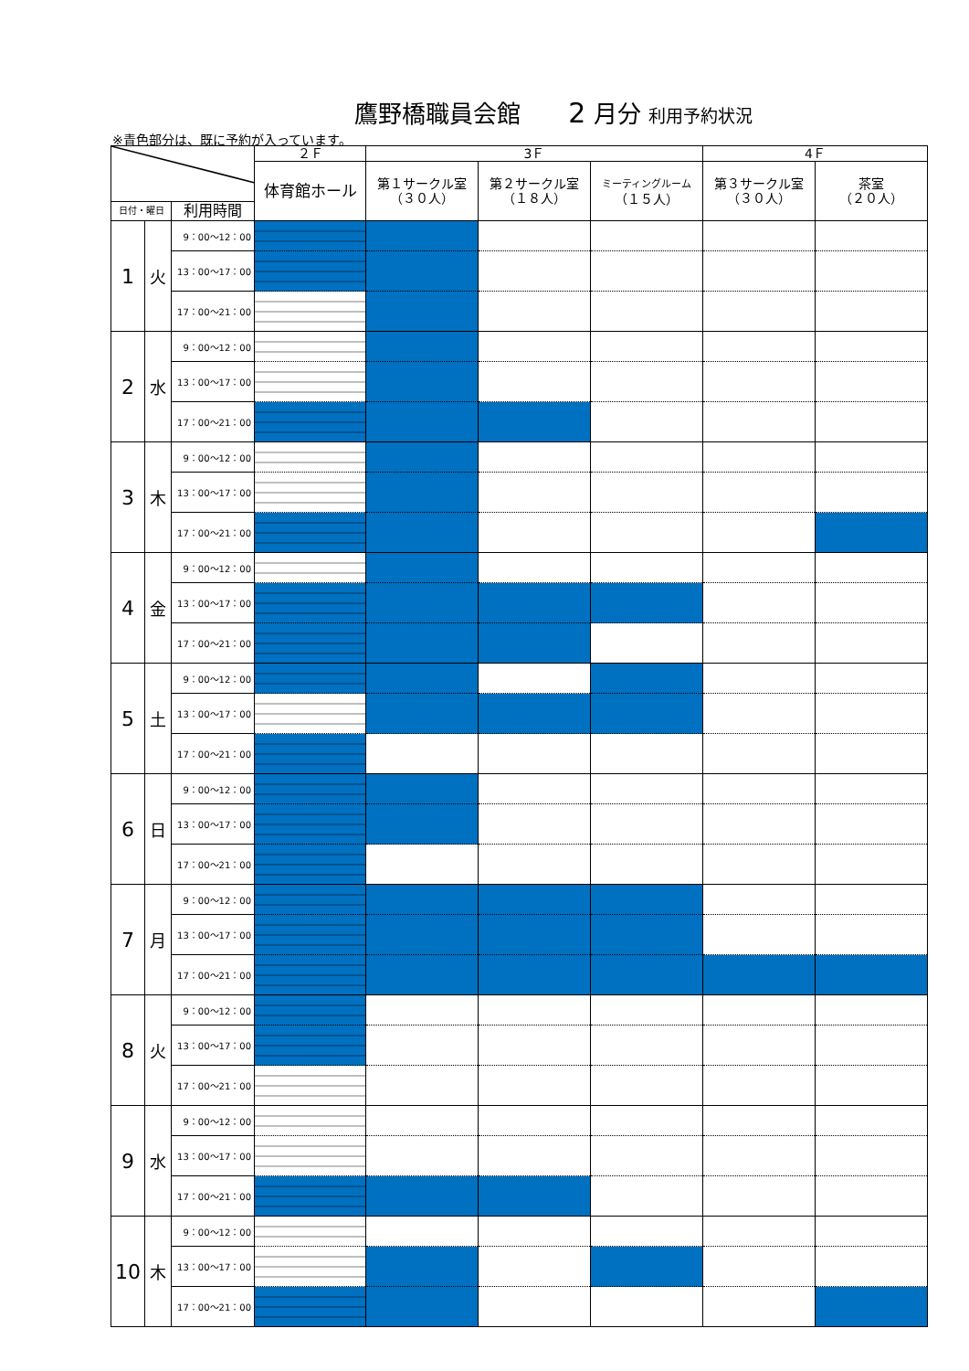鷹野橋職員会館 2 月分 利用予約状況
※青色部分は、既に予約が入っています。
| | | | ２Ｆ | 3Ｆ | | | 4Ｆ | |
| | | | 体育館ホール | 第１サークル室 （３０人） | 第２サークル室 （１８人） | ミーティングルーム （１５人） | 第３サークル室 （３０人） | 茶室 （２０人） |
| 日付・曜日 | | 利用時間 | | | | | | |
| 1 | 火 | 9：00～12：00 | | | | | | |
| | | 13：00～17：00 | | | | | | |
| | | 17：00～21：00 | | | | | | |
| 2 | 水 | 9：00～12：00 | | | | | | |
| | | 13：00～17：00 | | | | | | |
| | | 17：00～21：00 | | | | | | |
| 3 | 木 | 9：00～12：00 | | | | | | |
| | | 13：00～17：00 | | | | | | |
| | | 17：00～21：00 | | | | | | |
| 4 | 金 | 9：00～12：00 | | | | | | |
| | | 13：00～17：00 | | | | | | |
| | | 17：00～21：00 | | | | | | |
| 5 | 土 | 9：00～12：00 | | | | | | |
| | | 13：00～17：00 | | | | | | |
| | | 17：00～21：00 | | | | | | |
| 6 | 日 | 9：00～12：00 | | | | | | |
| | | 13：00～17：00 | | | | | | |
| | | 17：00～21：00 | | | | | | |
| 7 | 月 | 9：00～12：00 | | | | | | |
| | | 13：00～17：00 | | | | | | |
| | | 17：00～21：00 | | | | | | |
| 8 | 火 | 9：00～12：00 | | | | | | |
| | | 13：00～17：00 | | | | | | |
| | | 17：00～21：00 | | | | | | |
| 9 | 水 | 9：00～12：00 | | | | | | |
| | | 13：00～17：00 | | | | | | |
| | | 17：00～21：00 | | | | | | |
| 10 | 木 | 9：00～12：00 | | | | | | |
| | | 13：00～17：00 | | | | | | |
| | | 17：00～21：00 | | | | | | |